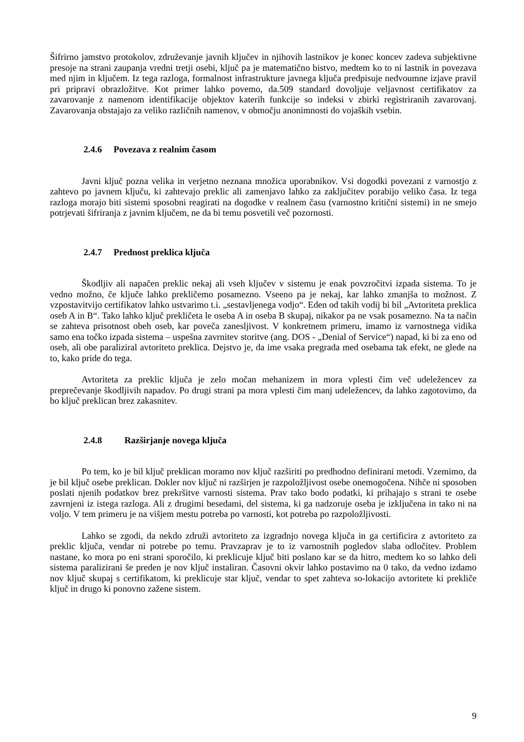Šifrirno jamstvo protokolov, združevanje javnih ključev in njihovih lastnikov je konec koncev zadeva subjektivne presoje na strani zaupanja vredni tretji osebi, ključ pa je matematično bistvo, medtem ko to ni lastnik in povezava med njim in ključem. Iz tega razloga, formalnost infrastrukture javnega ključa predpisuje nedvoumne izjave pravil pri pripravi obrazložitve. Kot primer lahko povemo, da.509 standard dovoljuje veljavnost certifikatov za zavarovanje z namenom identifikacije objektov katerih funkcije so indeksi v zbirki registriranih zavarovanj. Zavarovanja obstajajo za veliko različnih namenov, v območju anonimnosti do vojaških vsebin.
2.4.6 Povezava z realnim časom
Javni ključ pozna velika in verjetno neznana množica uporabnikov. Vsi dogodki povezani z varnostjo z zahtevo po javnem ključu, ki zahtevajo preklic ali zamenjavo lahko za zaključitev porabijo veliko časa. Iz tega razloga morajo biti sistemi sposobni reagirati na dogodke v realnem času (varnostno kritični sistemi) in ne smejo potrjevati šifriranja z javnim ključem, ne da bi temu posvetili več pozornosti.
2.4.7 Prednost preklica ključa
Škodljiv ali napačen preklic nekaj ali vseh ključev v sistemu je enak povzročitvi izpada sistema. To je vedno možno, če ključe lahko prekličemo posamezno. Vseeno pa je nekaj, kar lahko zmanjša to možnost. Z vzpostavitvijo certifikatov lahko ustvarimo t.i. „sestavljenega vodjo“. Eden od takih vodij bi bil „Avtoriteta preklica oseb A in B“. Tako lahko ključ prekličeta le oseba A in oseba B skupaj, nikakor pa ne vsak posamezno. Na ta način se zahteva prisotnost obeh oseb, kar poveča zanesljivost. V konkretnem primeru, imamo iz varnostnega vidika samo ena točko izpada sistema – uspešna zavrnitev storitve (ang. DOS - „Denial of Service“) napad, ki bi za eno od oseb, ali obe paraliziral avtoriteto preklica. Dejstvo je, da ime vsaka pregrada med osebama tak efekt, ne glede na to, kako pride do tega.
Avtoriteta za preklic ključa je zelo močan mehanizem in mora vplesti čim več udeležencev za preprečevanje škodljivih napadov. Po drugi strani pa mora vplesti čim manj udeležencev, da lahko zagotovimo, da bo ključ preklican brez zakasnitev.
2.4.8 Razširjanje novega ključa
Po tem, ko je bil ključ preklican moramo nov ključ razširiti po predhodno definirani metodi. Vzemimo, da je bil ključ osebe preklican. Dokler nov ključ ni razširjen je razpoložljivost osebe onemogočena. Nihče ni sposoben poslati njenih podatkov brez prekršitve varnosti sistema. Prav tako bodo podatki, ki prihajajo s strani te osebe zavrnjeni iz istega razloga. Ali z drugimi besedami, del sistema, ki ga nadzoruje oseba je izključena in tako ni na voljo. V tem primeru je na višjem mestu potreba po varnosti, kot potreba po razpoložljivosti.
Lahko se zgodi, da nekdo združi avtoriteto za izgradnjo novega ključa in ga certificira z avtoriteto za preklic ključa, vendar ni potrebe po temu. Pravzaprav je to iz varnostnih pogledov slaba odločitev. Problem nastane, ko mora po eni strani sporočilo, ki preklicuje ključ biti poslano kar se da hitro, medtem ko so lahko deli sistema paralizirani še preden je nov ključ instaliran. Časovni okvir lahko postavimo na 0 tako, da vedno izdamo nov ključ skupaj s certifikatom, ki preklicuje star ključ, vendar to spet zahteva so-lokacijo avtoritete ki prekliče ključ in drugo ki ponovno zažene sistem.
9